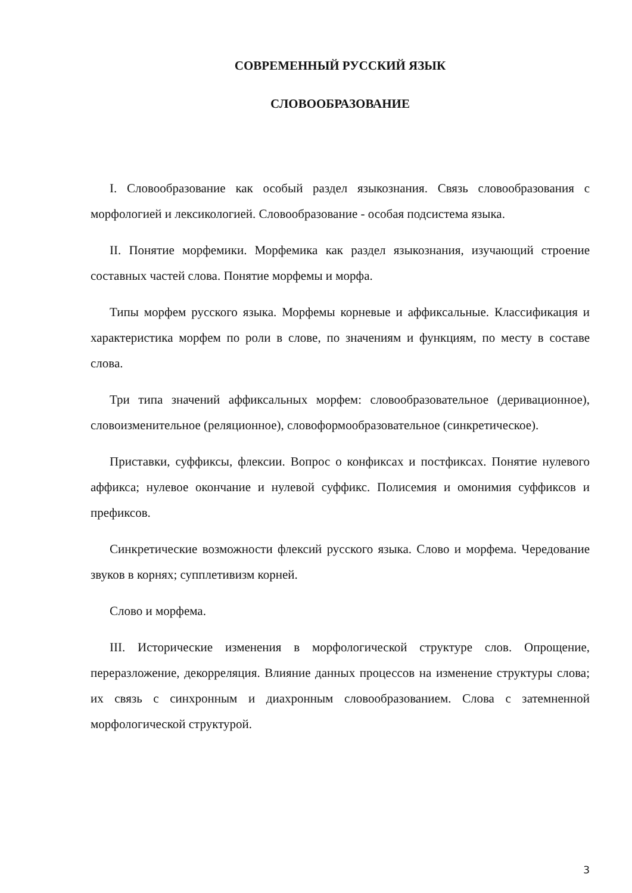СОВРЕМЕННЫЙ РУССКИЙ ЯЗЫК
СЛОВООБРАЗОВАНИЕ
I. Словообразование как особый раздел языкознания. Связь словообразования с морфологией и лексикологией. Словообразование - особая подсистема языка.
II. Понятие морфемики. Морфемика как раздел языкознания, изучающий строение составных частей слова. Понятие морфемы и морфа.
Типы морфем русского языка. Морфемы корневые и аффиксальные. Классификация и характеристика морфем по роли в слове, по значениям и функциям, по месту в составе слова.
Три типа значений аффиксальных морфем: словообразовательное (деривационное), словоизменительное (реляционное), словоформообразовательное (синкретическое).
Приставки, суффиксы, флексии. Вопрос о конфиксах и постфиксах. Понятие нулевого аффикса; нулевое окончание и нулевой суффикс. Полисемия и омонимия суффиксов и префиксов.
Синкретические возможности флексий русского языка. Слово и морфема. Чередование звуков в корнях; супплетивизм корней.
Слово и морфема.
III. Исторические изменения в морфологической структуре слов. Опрощение, переразложение, декорреляция. Влияние данных процессов на изменение структуры слова; их связь с синхронным и диахронным словообразованием. Слова с затемненной морфологической структурой.
3